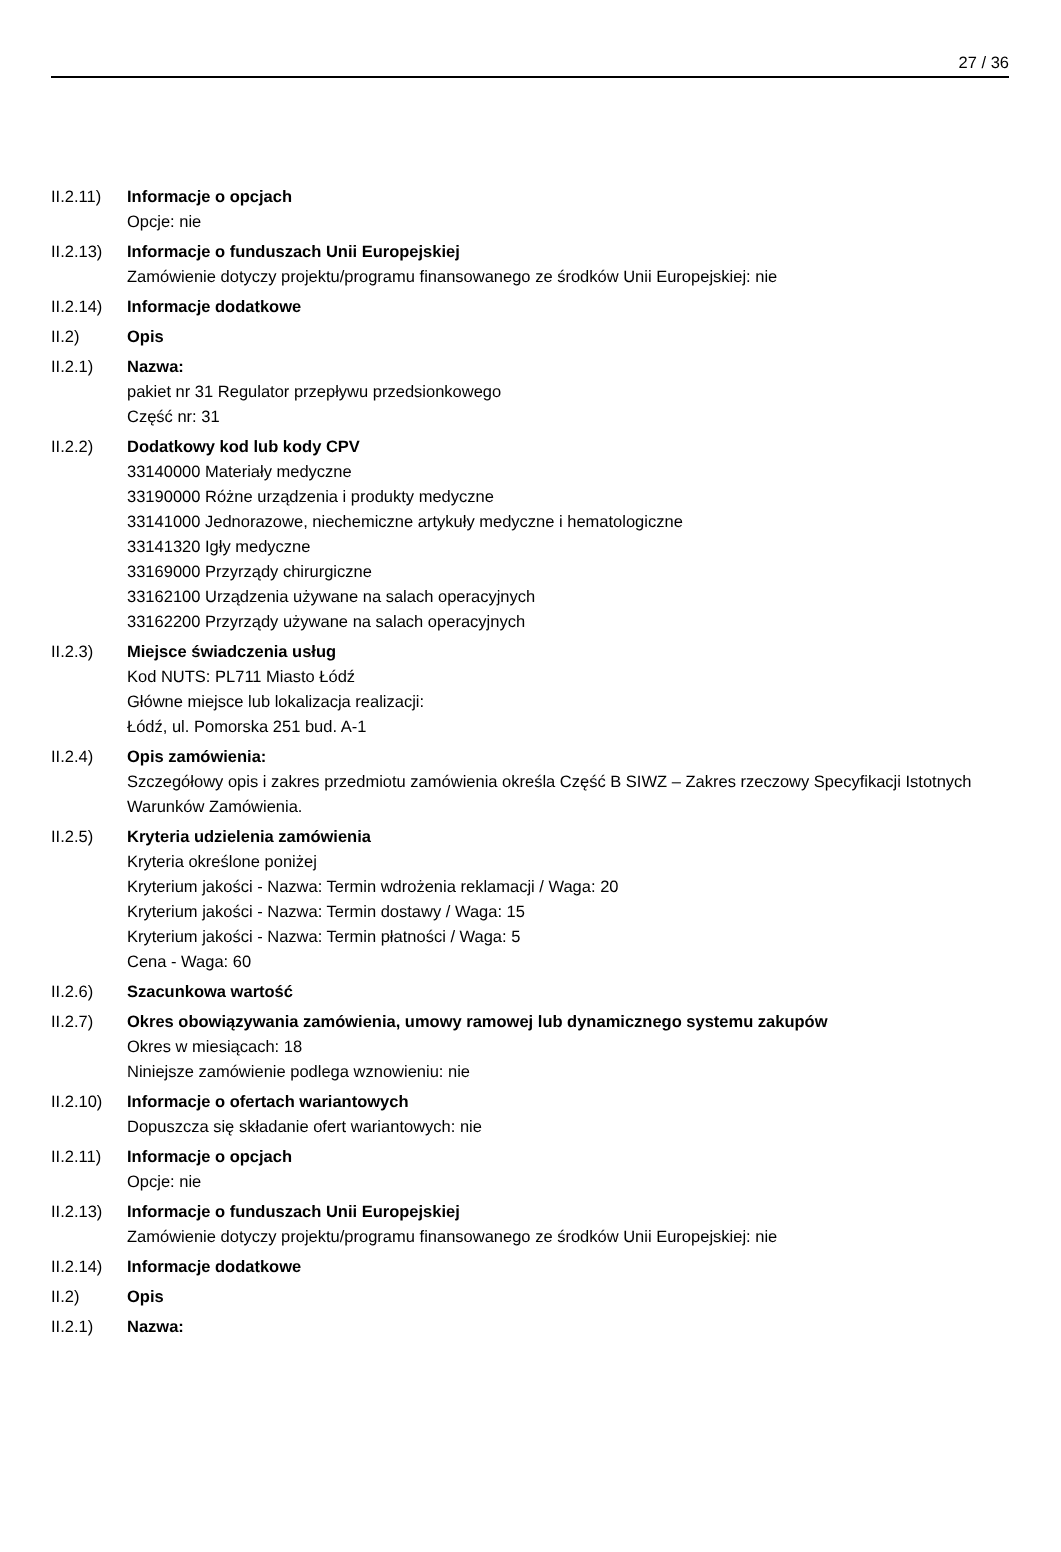27 / 36
II.2.11)
Informacje o opcjach
Opcje: nie
II.2.13)
Informacje o funduszach Unii Europejskiej
Zamówienie dotyczy projektu/programu finansowanego ze środków Unii Europejskiej: nie
II.2.14)
Informacje dodatkowe
II.2) Opis
II.2.1) Nazwa:
pakiet nr 31 Regulator przepływu przedsionkowego
Część nr: 31
II.2.2) Dodatkowy kod lub kody CPV
33140000 Materiały medyczne
33190000 Różne urządzenia i produkty medyczne
33141000 Jednorazowe, niechemiczne artykuły medyczne i hematologiczne
33141320 Igły medyczne
33169000 Przyrządy chirurgiczne
33162100 Urządzenia używane na salach operacyjnych
33162200 Przyrządy używane na salach operacyjnych
II.2.3) Miejsce świadczenia usług
Kod NUTS: PL711 Miasto Łódź
Główne miejsce lub lokalizacja realizacji:
Łódź, ul. Pomorska 251 bud. A-1
II.2.4) Opis zamówienia:
Szczegółowy opis i zakres przedmiotu zamówienia określa Część B SIWZ – Zakres rzeczowy Specyfikacji Istotnych Warunków Zamówienia.
II.2.5) Kryteria udzielenia zamówienia
Kryteria określone poniżej
Kryterium jakości - Nazwa: Termin wdrożenia reklamacji / Waga: 20
Kryterium jakości - Nazwa: Termin dostawy / Waga: 15
Kryterium jakości - Nazwa: Termin płatności / Waga: 5
Cena - Waga: 60
II.2.6) Szacunkowa wartość
II.2.7) Okres obowiązywania zamówienia, umowy ramowej lub dynamicznego systemu zakupów
Okres w miesiącach: 18
Niniejsze zamówienie podlega wznowieniu: nie
II.2.10)
Informacje o ofertach wariantowych
Dopuszcza się składanie ofert wariantowych: nie
II.2.11)
Informacje o opcjach
Opcje: nie
II.2.13)
Informacje o funduszach Unii Europejskiej
Zamówienie dotyczy projektu/programu finansowanego ze środków Unii Europejskiej: nie
II.2.14)
Informacje dodatkowe
II.2) Opis
II.2.1) Nazwa: